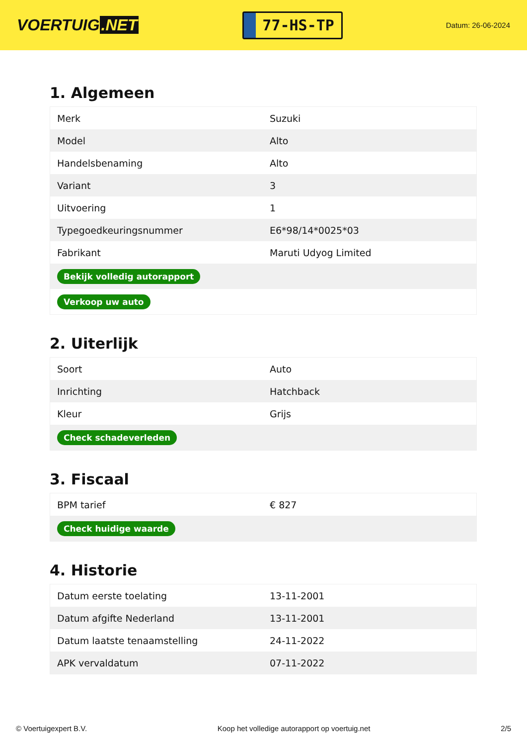VOERTUIG.NET
77-HS-TP
Datum: 26-06-2024
1. Algemeen
| Merk | Suzuki |
| Model | Alto |
| Handelsbenaming | Alto |
| Variant | 3 |
| Uitvoering | 1 |
| Typegoedkeuringsnummer | E6*98/14*0025*03 |
| Fabrikant | Maruti Udyog Limited |
| Bekijk volledig autorapport | |
| Verkoop uw auto | |
2. Uiterlijk
| Soort | Auto |
| Inrichting | Hatchback |
| Kleur | Grijs |
| Check schadeverleden | |
3. Fiscaal
| BPM tarief | € 827 |
| Check huidige waarde | |
4. Historie
| Datum eerste toelating | 13-11-2001 |
| Datum afgifte Nederland | 13-11-2001 |
| Datum laatste tenaamstelling | 24-11-2022 |
| APK vervaldatum | 07-11-2022 |
© Voertuigexpert B.V. Koop het volledige autorapport op voertuig.net 2/5